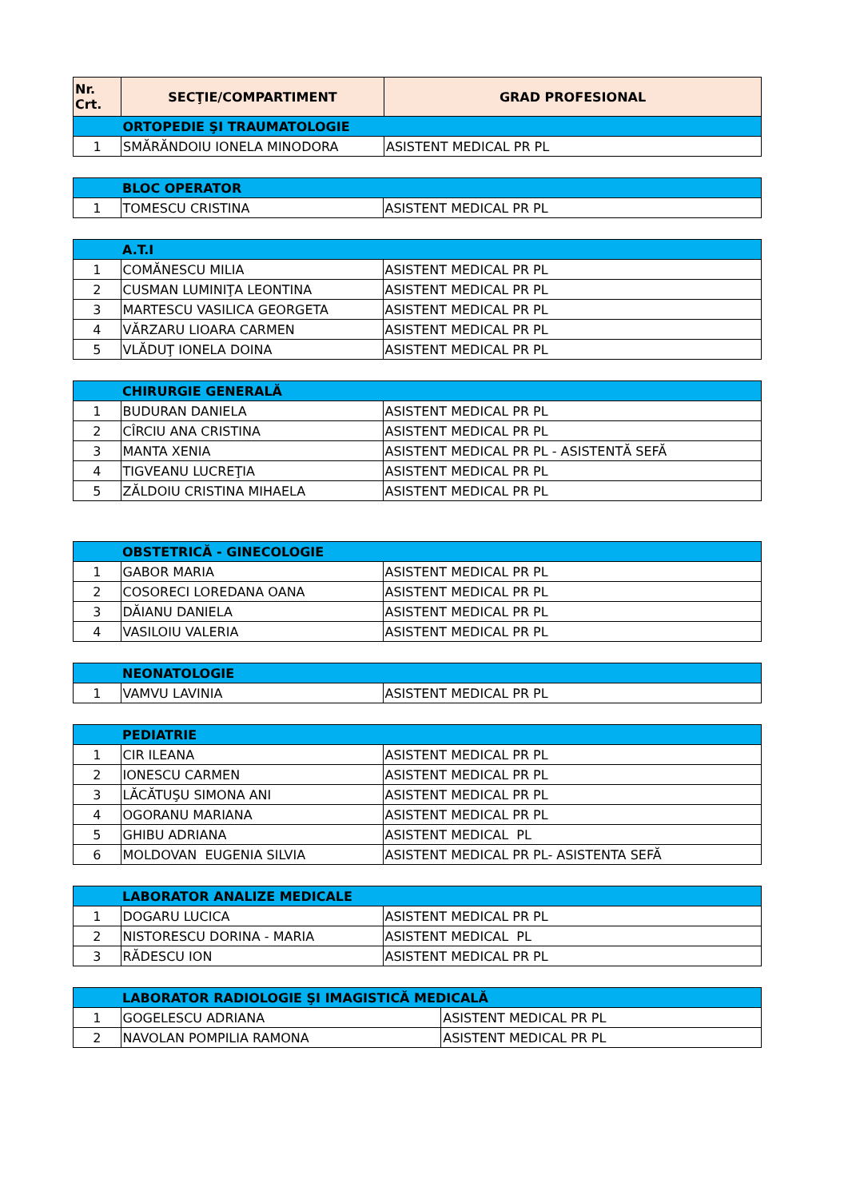| Nr. Crt. | SECŢIE/COMPARTIMENT | GRAD PROFESIONAL |
| --- | --- | --- |
| | ORTOPEDIE ŞI TRAUMATOLOGIE | |
| 1 | SMĂRĂNDOIU IONELA MINODORA | ASISTENT MEDICAL PR PL |
| | BLOC OPERATOR | |
| 1 | TOMESCU CRISTINA | ASISTENT MEDICAL PR PL |
| | A.T.I | |
| 1 | COMĂNESCU MILIA | ASISTENT MEDICAL PR PL |
| 2 | CUSMAN LUMINIŢA LEONTINA | ASISTENT MEDICAL PR PL |
| 3 | MARTESCU VASILICA GEORGETA | ASISTENT MEDICAL PR PL |
| 4 | VĂRZARU LIOARA CARMEN | ASISTENT MEDICAL PR PL |
| 5 | VLĂDUŢ IONELA DOINA | ASISTENT MEDICAL PR PL |
| | CHIRURGIE GENERALĂ | |
| 1 | BUDURAN DANIELA | ASISTENT MEDICAL PR PL |
| 2 | CÎRCIU ANA CRISTINA | ASISTENT MEDICAL PR PL |
| 3 | MANTA XENIA | ASISTENT MEDICAL PR PL - ASISTENTĂ SEFĂ |
| 4 | TIGVEANU LUCREŢIA | ASISTENT MEDICAL PR PL |
| 5 | ZĂLDOIU CRISTINA MIHAELA | ASISTENT MEDICAL PR PL |
| | OBSTETRICĂ - GINECOLOGIE | |
| 1 | GABOR MARIA | ASISTENT MEDICAL PR PL |
| 2 | COSORECI LOREDANA OANA | ASISTENT MEDICAL PR PL |
| 3 | DĂIANU DANIELA | ASISTENT MEDICAL PR PL |
| 4 | VASILOIU VALERIA | ASISTENT MEDICAL PR PL |
| | NEONATOLOGIE | |
| 1 | VAMVU LAVINIA | ASISTENT MEDICAL PR PL |
| | PEDIATRIE | |
| 1 | CIR ILEANA | ASISTENT MEDICAL PR PL |
| 2 | IONESCU CARMEN | ASISTENT MEDICAL PR PL |
| 3 | LĂCĂTUŞU SIMONA ANI | ASISTENT MEDICAL PR PL |
| 4 | OGORANU MARIANA | ASISTENT MEDICAL PR PL |
| 5 | GHIBU ADRIANA | ASISTENT MEDICAL PL |
| 6 | MOLDOVAN EUGENIA SILVIA | ASISTENT MEDICAL PR PL- ASISTENTA SEFĂ |
| | LABORATOR ANALIZE MEDICALE | |
| 1 | DOGARU LUCICA | ASISTENT MEDICAL PR PL |
| 2 | NISTORESCU DORINA - MARIA | ASISTENT MEDICAL PL |
| 3 | RĂDESCU ION | ASISTENT MEDICAL PR PL |
| | LABORATOR RADIOLOGIE ŞI IMAGISTICĂ MEDICALĂ | |
| 1 | GOGELESCU ADRIANA | ASISTENT MEDICAL PR PL |
| 2 | NAVOLAN POMPILIA RAMONA | ASISTENT MEDICAL PR PL |